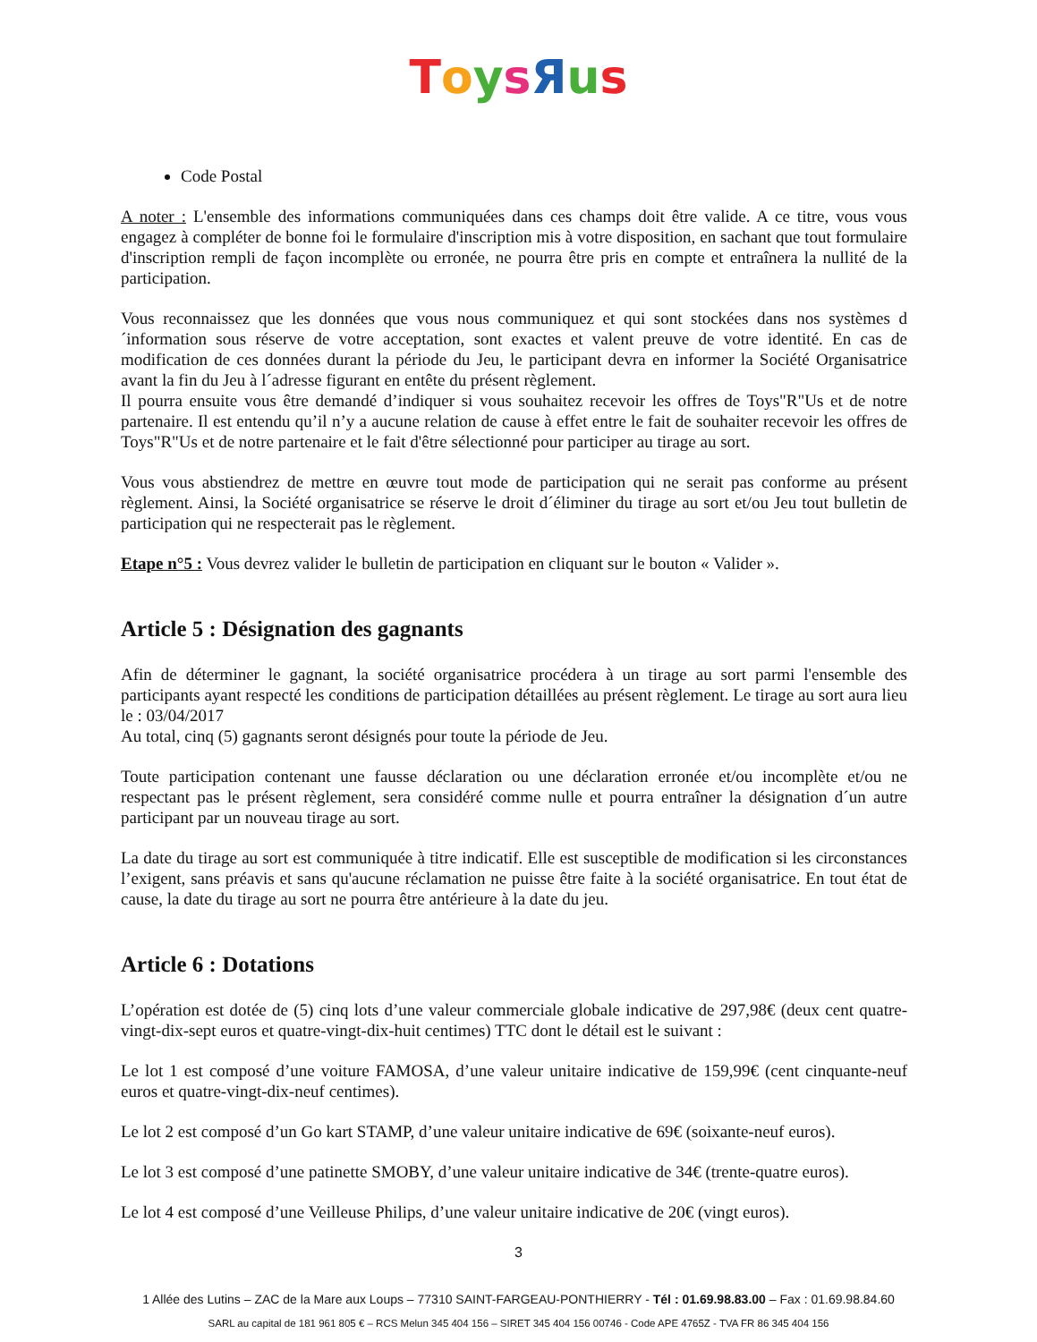ToysЯus
Code Postal
A noter : L'ensemble des informations communiquées dans ces champs doit être valide. A ce titre, vous vous engagez à compléter de bonne foi le formulaire d'inscription mis à votre disposition, en sachant que tout formulaire d'inscription rempli de façon incomplète ou erronée, ne pourra être pris en compte et entraînera la nullité de la participation.
Vous reconnaissez que les données que vous nous communiquez et qui sont stockées dans nos systèmes d´information sous réserve de votre acceptation, sont exactes et valent preuve de votre identité. En cas de modification de ces données durant la période du Jeu, le participant devra en informer la Société Organisatrice avant la fin du Jeu à l´adresse figurant en entête du présent règlement.
Il pourra ensuite vous être demandé d’indiquer si vous souhaitez recevoir les offres de Toys"R"Us et de notre partenaire. Il est entendu qu’il n’y a aucune relation de cause à effet entre le fait de souhaiter recevoir les offres de Toys"R"Us et de notre partenaire et le fait d'être sélectionné pour participer au tirage au sort.
Vous vous abstiendrez de mettre en œuvre tout mode de participation qui ne serait pas conforme au présent règlement. Ainsi, la Société organisatrice se réserve le droit d´éliminer du tirage au sort et/ou Jeu tout bulletin de participation qui ne respecterait pas le règlement.
Etape n°5 : Vous devrez valider le bulletin de participation en cliquant sur le bouton « Valider ».
Article 5 : Désignation des gagnants
Afin de déterminer le gagnant, la société organisatrice procédera à un tirage au sort parmi l'ensemble des participants ayant respecté les conditions de participation détaillées au présent règlement. Le tirage au sort aura lieu le : 03/04/2017
Au total, cinq (5) gagnants seront désignés pour toute la période de Jeu.
Toute participation contenant une fausse déclaration ou une déclaration erronée et/ou incomplète et/ou ne respectant pas le présent règlement, sera considéré comme nulle et pourra entraîner la désignation d´un autre participant par un nouveau tirage au sort.
La date du tirage au sort est communiquée à titre indicatif. Elle est susceptible de modification si les circonstances l’exigent, sans préavis et sans qu'aucune réclamation ne puisse être faite à la société organisatrice. En tout état de cause, la date du tirage au sort ne pourra être antérieure à la date du jeu.
Article 6 : Dotations
L’opération est dotée de (5) cinq lots d’une valeur commerciale globale indicative de 297,98€ (deux cent quatre-vingt-dix-sept euros et quatre-vingt-dix-huit centimes) TTC dont le détail est le suivant :
Le lot 1 est composé d’une voiture FAMOSA, d’une valeur unitaire indicative de 159,99€ (cent cinquante-neuf euros et quatre-vingt-dix-neuf centimes).
Le lot 2 est composé d’un Go kart STAMP, d’une valeur unitaire indicative de 69€ (soixante-neuf euros).
Le lot 3 est composé d’une patinette SMOBY, d’une valeur unitaire indicative de 34€ (trente-quatre euros).
Le lot 4 est composé d’une Veilleuse Philips, d’une valeur unitaire indicative de 20€ (vingt euros).
3
1 Allée des Lutins – ZAC de la Mare aux Loups – 77310 SAINT-FARGEAU-PONTHIERRY - Tél : 01.69.98.83.00 – Fax : 01.69.98.84.60
SARL au capital de 181 961 805 € – RCS Melun 345 404 156 – SIRET 345 404 156 00746 - Code APE 4765Z - TVA FR 86 345 404 156